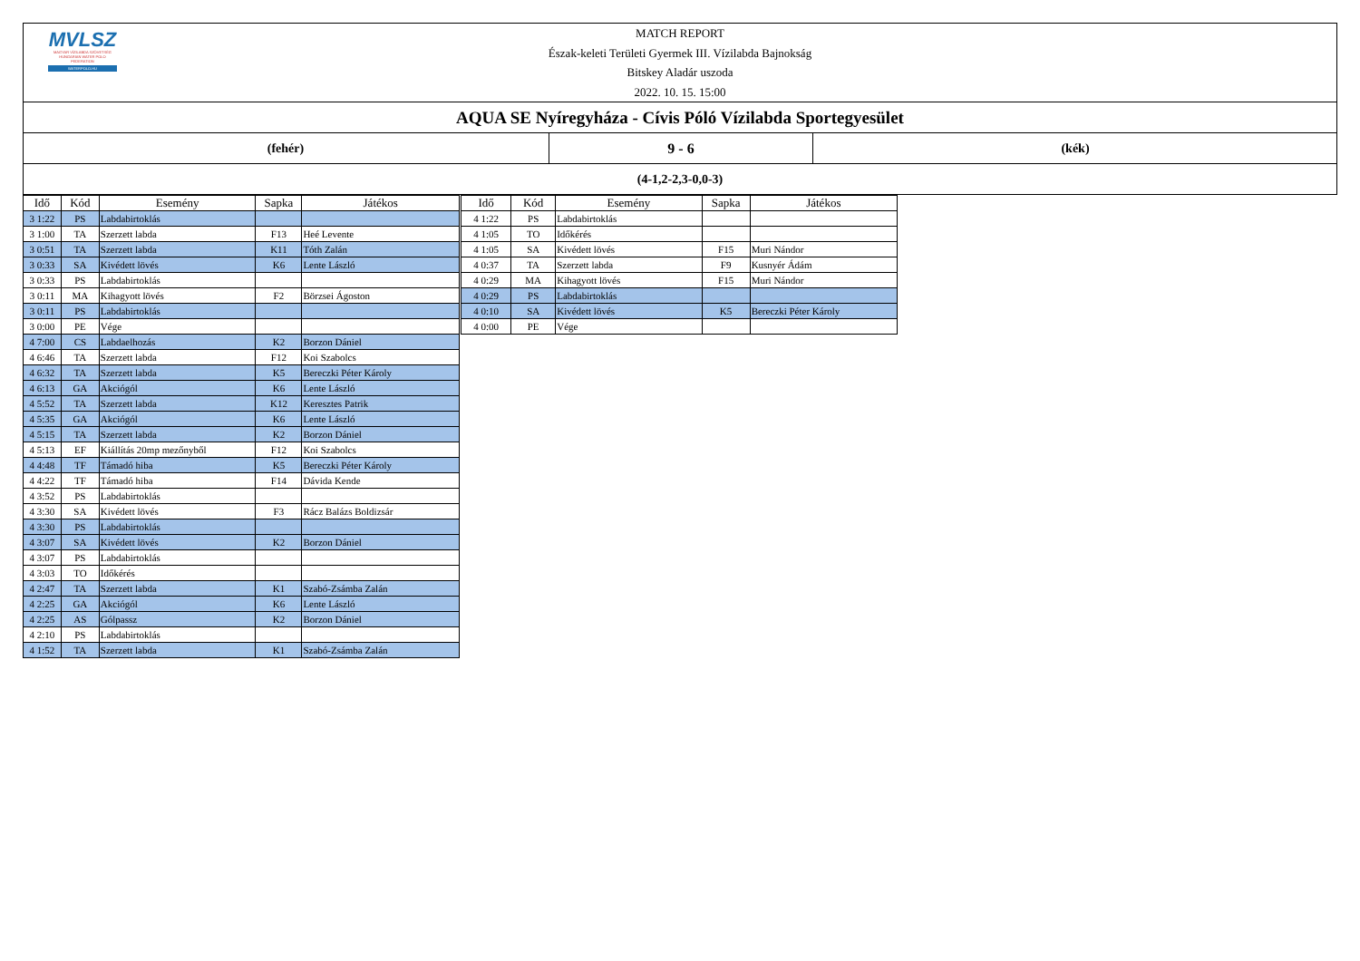MVLSZ
MAGYAR VÍZILABDA SZÖVETSÉG
HUNGARIAN WATER POLO FEDERATION
WATERPOLO.HU
MATCH REPORT
Észak-keleti Területi Gyermek III. Vízilabda Bajnokság
Bitskey Aladár uszoda
2022. 10. 15. 15:00
AQUA SE Nyíregyháza - Cívis Póló Vízilabda Sportegyesület
(fehér) 9 - 6 (kék)
(4-1,2-2,3-0,0-3)
| Idő | Kód | Esemény | Sapka | Játékos |
| --- | --- | --- | --- | --- |
| 3 1:22 | PS | Labdabirtoklás | | |
| 3 1:00 | TA | Szerzett labda | F13 | Heé Levente |
| 3 0:51 | TA | Szerzett labda | K11 | Tóth Zalán |
| 3 0:33 | SA | Kivédett lövés | K6 | Lente László |
| 3 0:33 | PS | Labdabirtoklás | | |
| 3 0:11 | MA | Kihagyott lövés | F2 | Börzsei Ágoston |
| 3 0:11 | PS | Labdabirtoklás | | |
| 3 0:00 | PE | Vége | | |
| 4 7:00 | CS | Labdaelhozás | K2 | Borzon Dániel |
| 4 6:46 | TA | Szerzett labda | F12 | Koi Szabolcs |
| 4 6:32 | TA | Szerzett labda | K5 | Bereczki Péter Károly |
| 4 6:13 | GA | Akciógól | K6 | Lente László |
| 4 5:52 | TA | Szerzett labda | K12 | Keresztes Patrik |
| 4 5:35 | GA | Akciógól | K6 | Lente László |
| 4 5:15 | TA | Szerzett labda | K2 | Borzon Dániel |
| 4 5:13 | EF | Kiállítás 20mp mezőnyből | F12 | Koi Szabolcs |
| 4 4:48 | TF | Támadó hiba | K5 | Bereczki Péter Károly |
| 4 4:22 | TF | Támadó hiba | F14 | Dávida Kende |
| 4 3:52 | PS | Labdabirtoklás | | |
| 4 3:30 | SA | Kivédett lövés | F3 | Rácz Balázs Boldizsár |
| 4 3:30 | PS | Labdabirtoklás | | |
| 4 3:07 | SA | Kivédett lövés | K2 | Borzon Dániel |
| 4 3:07 | PS | Labdabirtoklás | | |
| 4 3:03 | TO | Időkérés | | |
| 4 2:47 | TA | Szerzett labda | K1 | Szabó-Zsámba Zalán |
| 4 2:25 | GA | Akciógól | K6 | Lente László |
| 4 2:25 | AS | Gólpassz | K2 | Borzon Dániel |
| 4 2:10 | PS | Labdabirtoklás | | |
| 4 1:52 | TA | Szerzett labda | K1 | Szabó-Zsámba Zalán |
| Idő | Kód | Esemény | Sapka | Játékos |
| --- | --- | --- | --- | --- |
| 4 1:22 | PS | Labdabirtoklás | | |
| 4 1:05 | TO | Időkérés | | |
| 4 1:05 | SA | Kivédett lövés | F15 | Muri Nándor |
| 4 0:37 | TA | Szerzett labda | F9 | Kusnyér Ádám |
| 4 0:29 | MA | Kihagyott lövés | F15 | Muri Nándor |
| 4 0:29 | PS | Labdabirtoklás | | |
| 4 0:10 | SA | Kivédett lövés | K5 | Bereczki Péter Károly |
| 4 0:00 | PE | Vége | | |